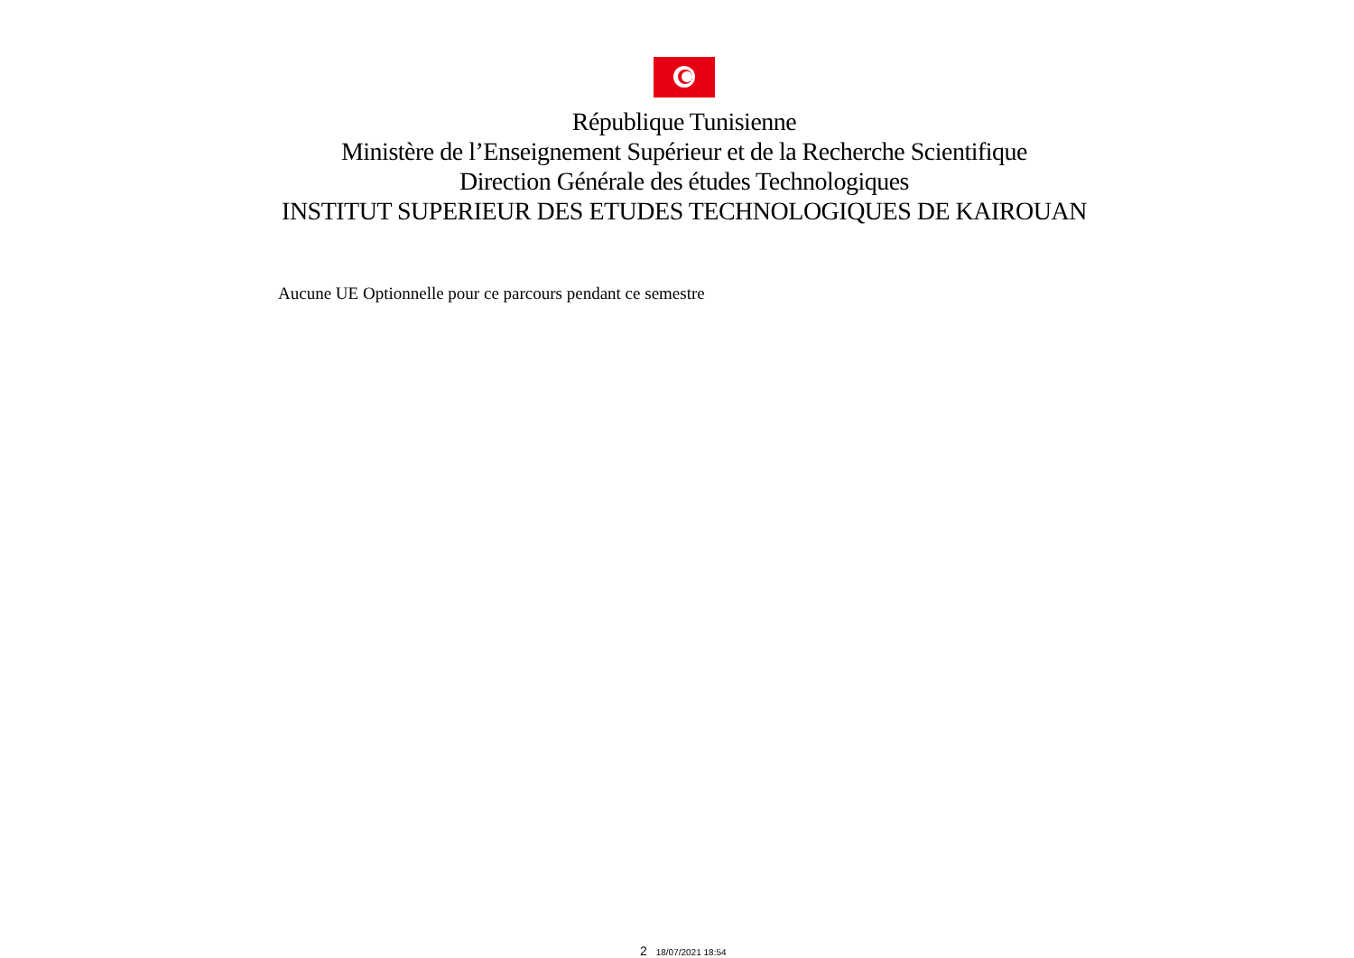République Tunisienne
Ministère de l’Enseignement Supérieur et de la Recherche Scientifique
Direction Générale des études Technologiques
INSTITUT SUPERIEUR DES ETUDES TECHNOLOGIQUES DE KAIROUAN
Aucune UE Optionnelle pour ce parcours pendant ce semestre
2 18/07/2021 18:54